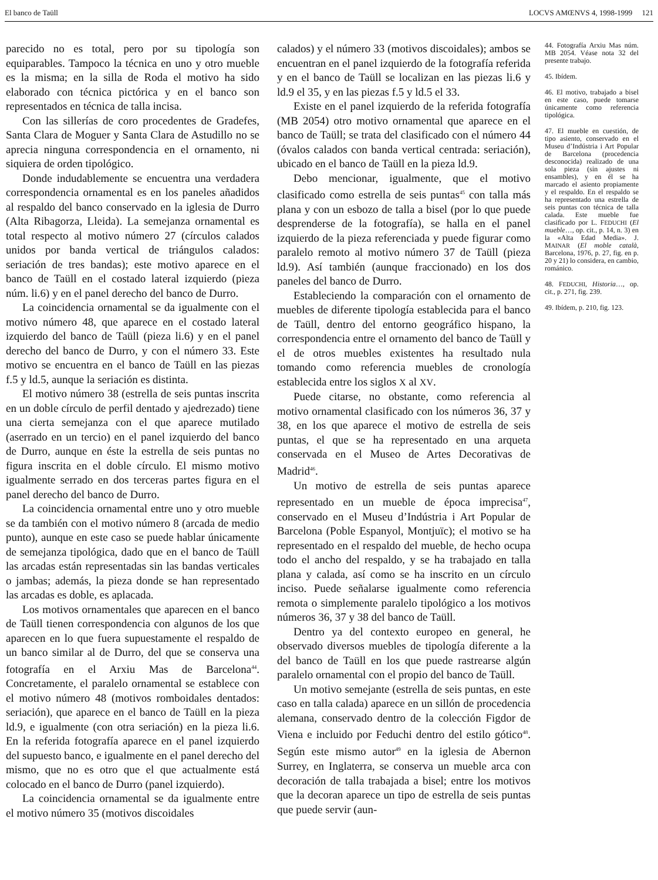El banco de Taüll LOCVS AMŒNVS 4, 1998-1999 121
parecido no es total, pero por su tipología son equiparables. Tampoco la técnica en uno y otro mueble es la misma; en la silla de Roda el motivo ha sido elaborado con técnica pictórica y en el banco son representados en técnica de talla incisa.
Con las sillerías de coro procedentes de Gradefes, Santa Clara de Moguer y Santa Clara de Astudillo no se aprecia ninguna correspondencia en el ornamento, ni siquiera de orden tipológico.
Donde indudablemente se encuentra una verdadera correspondencia ornamental es en los paneles añadidos al respaldo del banco conservado en la iglesia de Durro (Alta Ribagorza, Lleida). La semejanza ornamental es total respecto al motivo número 27 (círculos calados unidos por banda vertical de triángulos calados: seriación de tres bandas); este motivo aparece en el banco de Taüll en el costado lateral izquierdo (pieza núm. li.6) y en el panel derecho del banco de Durro.
La coincidencia ornamental se da igualmente con el motivo número 48, que aparece en el costado lateral izquierdo del banco de Taüll (pieza li.6) y en el panel derecho del banco de Durro, y con el número 33. Este motivo se encuentra en el banco de Taüll en las piezas f.5 y ld.5, aunque la seriación es distinta.
El motivo número 38 (estrella de seis puntas inscrita en un doble círculo de perfil dentado y ajedrezado) tiene una cierta semejanza con el que aparece mutilado (aserrado en un tercio) en el panel izquierdo del banco de Durro, aunque en éste la estrella de seis puntas no figura inscrita en el doble círculo. El mismo motivo igualmente serrado en dos terceras partes figura en el panel derecho del banco de Durro.
La coincidencia ornamental entre uno y otro mueble se da también con el motivo número 8 (arcada de medio punto), aunque en este caso se puede hablar únicamente de semejanza tipológica, dado que en el banco de Taüll las arcadas están representadas sin las bandas verticales o jambas; además, la pieza donde se han representado las arcadas es doble, es aplacada.
Los motivos ornamentales que aparecen en el banco de Taüll tienen correspondencia con algunos de los que aparecen en lo que fuera supuestamente el respaldo de un banco similar al de Durro, del que se conserva una fotografía en el Arxiu Mas de Barcelona<sup>44</sup>. Concretamente, el paralelo ornamental se establece con el motivo número 48 (motivos romboidales dentados: seriación), que aparece en el banco de Taüll en la pieza ld.9, e igualmente (con otra seriación) en la pieza li.6. En la referida fotografía aparece en el panel izquierdo del supuesto banco, e igualmente en el panel derecho del mismo, que no es otro que el que actualmente está colocado en el banco de Durro (panel izquierdo).
La coincidencia ornamental se da igualmente entre el motivo número 35 (motivos discoidales
calados) y el número 33 (motivos discoidales); ambos se encuentran en el panel izquierdo de la fotografía referida y en el banco de Taüll se localizan en las piezas li.6 y ld.9 el 35, y en las piezas f.5 y ld.5 el 33.
Existe en el panel izquierdo de la referida fotografía (MB 2054) otro motivo ornamental que aparece en el banco de Taüll; se trata del clasificado con el número 44 (óvalos calados con banda vertical centrada: seriación), ubicado en el banco de Taüll en la pieza ld.9.
Debo mencionar, igualmente, que el motivo clasificado como estrella de seis puntas<sup>45</sup> con talla más plana y con un esbozo de talla a bisel (por lo que puede desprenderse de la fotografía), se halla en el panel izquierdo de la pieza referenciada y puede figurar como paralelo remoto al motivo número 37 de Taüll (pieza ld.9). Así también (aunque fraccionado) en los dos paneles del banco de Durro.
Estableciendo la comparación con el ornamento de muebles de diferente tipología establecida para el banco de Taüll, dentro del entorno geográfico hispano, la correspondencia entre el ornamento del banco de Taüll y el de otros muebles existentes ha resultado nula tomando como referencia muebles de cronología establecida entre los siglos X al XV.
Puede citarse, no obstante, como referencia al motivo ornamental clasificado con los números 36, 37 y 38, en los que aparece el motivo de estrella de seis puntas, el que se ha representado en una arqueta conservada en el Museo de Artes Decorativas de Madrid<sup>46</sup>.
Un motivo de estrella de seis puntas aparece representado en un mueble de época imprecisa<sup>47</sup>, conservado en el Museu d’Indústria i Art Popular de Barcelona (Poble Espanyol, Montjuïc); el motivo se ha representado en el respaldo del mueble, de hecho ocupa todo el ancho del respaldo, y se ha trabajado en talla plana y calada, así como se ha inscrito en un círculo inciso. Puede señalarse igualmente como referencia remota o simplemente paralelo tipológico a los motivos números 36, 37 y 38 del banco de Taüll.
Dentro ya del contexto europeo en general, he observado diversos muebles de tipología diferente a la del banco de Taüll en los que puede rastrearse algún paralelo ornamental con el propio del banco de Taüll.
Un motivo semejante (estrella de seis puntas, en este caso en talla calada) aparece en un sillón de procedencia alemana, conservado dentro de la colección Figdor de Viena e incluido por Feduchi dentro del estilo gótico<sup>48</sup>. Según este mismo autor<sup>49</sup> en la iglesia de Abernon Surrey, en Inglaterra, se conserva un mueble arca con decoración de talla trabajada a bisel; entre los motivos que la decoran aparece un tipo de estrella de seis puntas que puede servir (aun-
44. Fotografía Arxiu Mas núm. MB 2054. Véase nota 32 del presente trabajo.
45. Ibídem.
46. El motivo, trabajado a bisel en este caso, puede tomarse únicamente como referencia tipológica.
47. El mueble en cuestión, de tipo asiento, conservado en el Museu d’Indústria i Art Popular de Barcelona (procedencia desconocida) realizado de una sola pieza (sin ajustes ni ensambles), y en él se ha marcado el asiento propiamente y el respaldo. En el respaldo se ha representado una estrella de seis puntas con técnica de talla calada. Este mueble fue clasificado por L. FEDUCHI (El mueble…, op. cit., p. 14, n. 3) en la «Alta Edad Media». J. MAINAR (El moble català, Barcelona, 1976, p. 27, fig. en p. 20 y 21) lo considera, en cambio, románico.
48. FEDUCHI, Historia…, op. cit., p. 271, fig. 239.
49. Ibídem, p. 210, fig. 123.